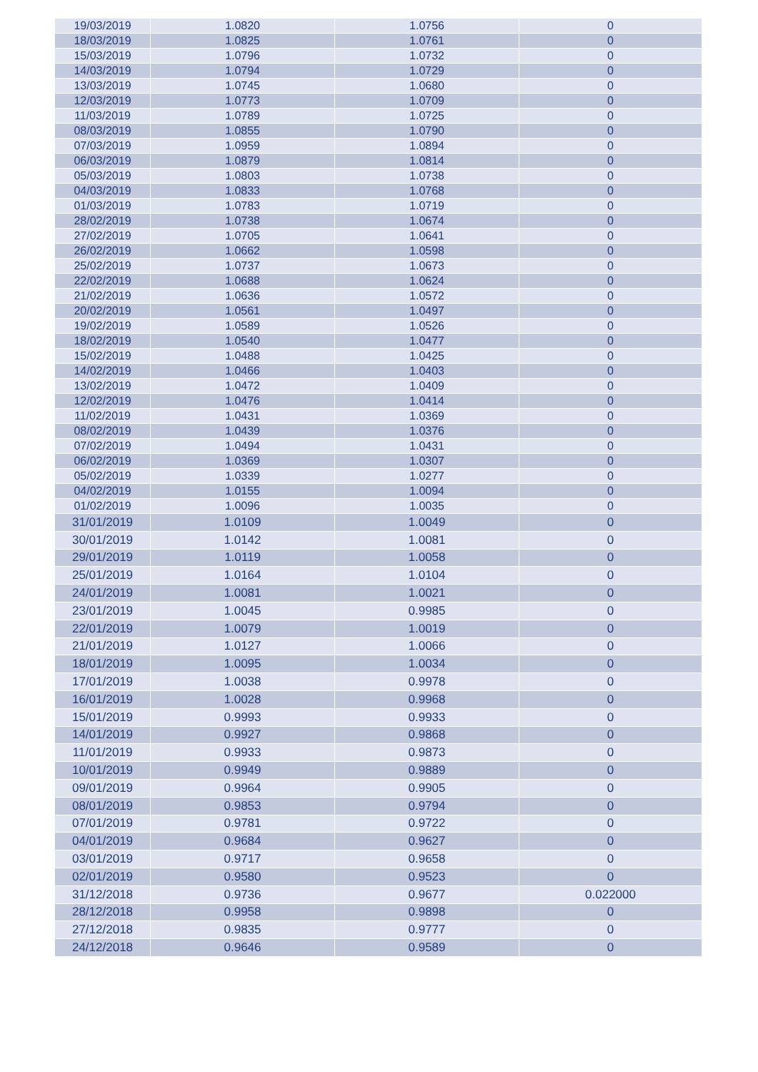| 19/03/2019 | 1.0820 | 1.0756 | 0 |
| 18/03/2019 | 1.0825 | 1.0761 | 0 |
| 15/03/2019 | 1.0796 | 1.0732 | 0 |
| 14/03/2019 | 1.0794 | 1.0729 | 0 |
| 13/03/2019 | 1.0745 | 1.0680 | 0 |
| 12/03/2019 | 1.0773 | 1.0709 | 0 |
| 11/03/2019 | 1.0789 | 1.0725 | 0 |
| 08/03/2019 | 1.0855 | 1.0790 | 0 |
| 07/03/2019 | 1.0959 | 1.0894 | 0 |
| 06/03/2019 | 1.0879 | 1.0814 | 0 |
| 05/03/2019 | 1.0803 | 1.0738 | 0 |
| 04/03/2019 | 1.0833 | 1.0768 | 0 |
| 01/03/2019 | 1.0783 | 1.0719 | 0 |
| 28/02/2019 | 1.0738 | 1.0674 | 0 |
| 27/02/2019 | 1.0705 | 1.0641 | 0 |
| 26/02/2019 | 1.0662 | 1.0598 | 0 |
| 25/02/2019 | 1.0737 | 1.0673 | 0 |
| 22/02/2019 | 1.0688 | 1.0624 | 0 |
| 21/02/2019 | 1.0636 | 1.0572 | 0 |
| 20/02/2019 | 1.0561 | 1.0497 | 0 |
| 19/02/2019 | 1.0589 | 1.0526 | 0 |
| 18/02/2019 | 1.0540 | 1.0477 | 0 |
| 15/02/2019 | 1.0488 | 1.0425 | 0 |
| 14/02/2019 | 1.0466 | 1.0403 | 0 |
| 13/02/2019 | 1.0472 | 1.0409 | 0 |
| 12/02/2019 | 1.0476 | 1.0414 | 0 |
| 11/02/2019 | 1.0431 | 1.0369 | 0 |
| 08/02/2019 | 1.0439 | 1.0376 | 0 |
| 07/02/2019 | 1.0494 | 1.0431 | 0 |
| 06/02/2019 | 1.0369 | 1.0307 | 0 |
| 05/02/2019 | 1.0339 | 1.0277 | 0 |
| 04/02/2019 | 1.0155 | 1.0094 | 0 |
| 01/02/2019 | 1.0096 | 1.0035 | 0 |
| 31/01/2019 | 1.0109 | 1.0049 | 0 |
| 30/01/2019 | 1.0142 | 1.0081 | 0 |
| 29/01/2019 | 1.0119 | 1.0058 | 0 |
| 25/01/2019 | 1.0164 | 1.0104 | 0 |
| 24/01/2019 | 1.0081 | 1.0021 | 0 |
| 23/01/2019 | 1.0045 | 0.9985 | 0 |
| 22/01/2019 | 1.0079 | 1.0019 | 0 |
| 21/01/2019 | 1.0127 | 1.0066 | 0 |
| 18/01/2019 | 1.0095 | 1.0034 | 0 |
| 17/01/2019 | 1.0038 | 0.9978 | 0 |
| 16/01/2019 | 1.0028 | 0.9968 | 0 |
| 15/01/2019 | 0.9993 | 0.9933 | 0 |
| 14/01/2019 | 0.9927 | 0.9868 | 0 |
| 11/01/2019 | 0.9933 | 0.9873 | 0 |
| 10/01/2019 | 0.9949 | 0.9889 | 0 |
| 09/01/2019 | 0.9964 | 0.9905 | 0 |
| 08/01/2019 | 0.9853 | 0.9794 | 0 |
| 07/01/2019 | 0.9781 | 0.9722 | 0 |
| 04/01/2019 | 0.9684 | 0.9627 | 0 |
| 03/01/2019 | 0.9717 | 0.9658 | 0 |
| 02/01/2019 | 0.9580 | 0.9523 | 0 |
| 31/12/2018 | 0.9736 | 0.9677 | 0.022000 |
| 28/12/2018 | 0.9958 | 0.9898 | 0 |
| 27/12/2018 | 0.9835 | 0.9777 | 0 |
| 24/12/2018 | 0.9646 | 0.9589 | 0 |